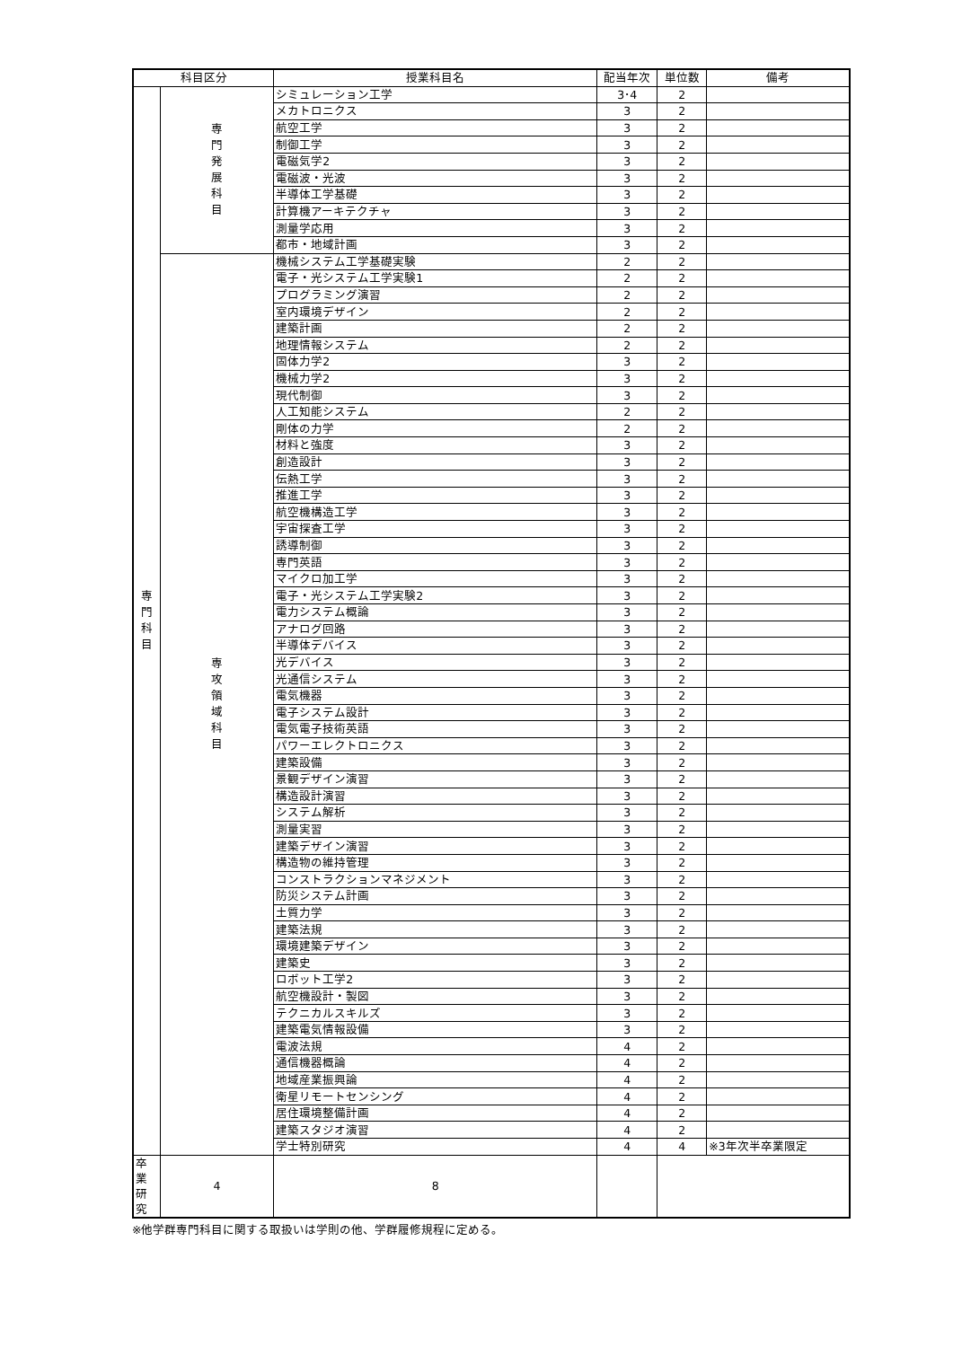| 科目区分 | | 授業科目名 | 配当年次 | 単位数 | 備考 |
| --- | --- | --- | --- | --- | --- |
| 専 門 科 目 | 専 門 発 展 科 目 | シミュレーション工学 | 3･4 | 2 | |
| | | メカトロニクス | 3 | 2 | |
| | | 航空工学 | 3 | 2 | |
| | | 制御工学 | 3 | 2 | |
| | | 電磁気学2 | 3 | 2 | |
| | | 電磁波・光波 | 3 | 2 | |
| | | 半導体工学基礎 | 3 | 2 | |
| | | 計算機アーキテクチャ | 3 | 2 | |
| | | 測量学応用 | 3 | 2 | |
| | | 都市・地域計画 | 3 | 2 | |
| | 専 攻 領 域 科 目 | 機械システム工学基礎実験 | 2 | 2 | |
| | | 電子・光システム工学実験1 | 2 | 2 | |
| | | プログラミング演習 | 2 | 2 | |
| | | 室内環境デザイン | 2 | 2 | |
| | | 建築計画 | 2 | 2 | |
| | | 地理情報システム | 2 | 2 | |
| | | 固体力学2 | 3 | 2 | |
| | | 機械力学2 | 3 | 2 | |
| | | 現代制御 | 3 | 2 | |
| | | 人工知能システム | 2 | 2 | |
| | | 剛体の力学 | 2 | 2 | |
| | | 材料と強度 | 3 | 2 | |
| | | 創造設計 | 3 | 2 | |
| | | 伝熱工学 | 3 | 2 | |
| | | 推進工学 | 3 | 2 | |
| | | 航空機構造工学 | 3 | 2 | |
| | | 宇宙探査工学 | 3 | 2 | |
| | | 誘導制御 | 3 | 2 | |
| | | 専門英語 | 3 | 2 | |
| | | マイクロ加工学 | 3 | 2 | |
| | | 電子・光システム工学実験2 | 3 | 2 | |
| | | 電力システム概論 | 3 | 2 | |
| | | アナログ回路 | 3 | 2 | |
| | | 半導体デバイス | 3 | 2 | |
| | | 光デバイス | 3 | 2 | |
| | | 光通信システム | 3 | 2 | |
| | | 電気機器 | 3 | 2 | |
| | | 電子システム設計 | 3 | 2 | |
| | | 電気電子技術英語 | 3 | 2 | |
| | | パワーエレクトロニクス | 3 | 2 | |
| | | 建築設備 | 3 | 2 | |
| | | 景観デザイン演習 | 3 | 2 | |
| | | 構造設計演習 | 3 | 2 | |
| | | システム解析 | 3 | 2 | |
| | | 測量実習 | 3 | 2 | |
| | | 建築デザイン演習 | 3 | 2 | |
| | | 構造物の維持管理 | 3 | 2 | |
| | | コンストラクションマネジメント | 3 | 2 | |
| | | 防災システム計画 | 3 | 2 | |
| | | 土質力学 | 3 | 2 | |
| | | 建築法規 | 3 | 2 | |
| | | 環境建築デザイン | 3 | 2 | |
| | | 建築史 | 3 | 2 | |
| | | ロボット工学2 | 3 | 2 | |
| | | 航空機設計・製図 | 3 | 2 | |
| | | テクニカルスキルズ | 3 | 2 | |
| | | 建築電気情報設備 | 3 | 2 | |
| | | 電波法規 | 4 | 2 | |
| | | 通信機器概論 | 4 | 2 | |
| | | 地域産業振興論 | 4 | 2 | |
| | | 衛星リモートセンシング | 4 | 2 | |
| | | 居住環境整備計画 | 4 | 2 | |
| | | 建築スタジオ演習 | 4 | 2 | |
| | | 学士特別研究 | 4 | 4 | ※3年次半卒業限定 |
| 卒業研究 | 4 | 8 | | | |
※他学群専門科目に関する取扱いは学則の他、学群履修規程に定める。